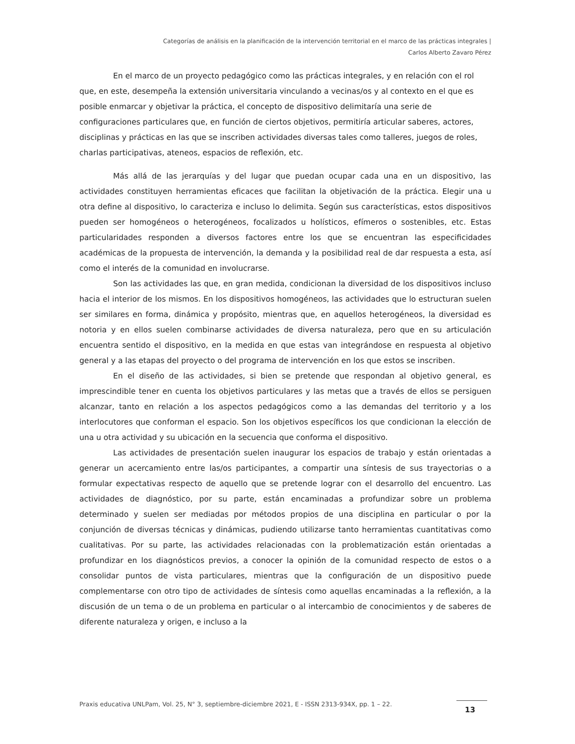Categorías de análisis en la planificación de la intervención territorial en el marco de las prácticas integrales |
Carlos Alberto Zavaro Pérez
En el marco de un proyecto pedagógico como las prácticas integrales, y en relación con el rol que, en este, desempeña la extensión universitaria vinculando a vecinas/os y al contexto en el que es posible enmarcar y objetivar la práctica, el concepto de dispositivo delimitaría una serie de configuraciones particulares que, en función de ciertos objetivos, permitiría articular saberes, actores, disciplinas y prácticas en las que se inscriben actividades diversas tales como talleres, juegos de roles, charlas participativas, ateneos, espacios de reflexión, etc.
Más allá de las jerarquías y del lugar que puedan ocupar cada una en un dispositivo, las actividades constituyen herramientas eficaces que facilitan la objetivación de la práctica. Elegir una u otra define al dispositivo, lo caracteriza e incluso lo delimita. Según sus características, estos dispositivos pueden ser homogéneos o heterogéneos, focalizados u holísticos, efímeros o sostenibles, etc. Estas particularidades responden a diversos factores entre los que se encuentran las especificidades académicas de la propuesta de intervención, la demanda y la posibilidad real de dar respuesta a esta, así como el interés de la comunidad en involucrarse.
Son las actividades las que, en gran medida, condicionan la diversidad de los dispositivos incluso hacia el interior de los mismos. En los dispositivos homogéneos, las actividades que lo estructuran suelen ser similares en forma, dinámica y propósito, mientras que, en aquellos heterogéneos, la diversidad es notoria y en ellos suelen combinarse actividades de diversa naturaleza, pero que en su articulación encuentra sentido el dispositivo, en la medida en que estas van integrándose en respuesta al objetivo general y a las etapas del proyecto o del programa de intervención en los que estos se inscriben.
En el diseño de las actividades, si bien se pretende que respondan al objetivo general, es imprescindible tener en cuenta los objetivos particulares y las metas que a través de ellos se persiguen alcanzar, tanto en relación a los aspectos pedagógicos como a las demandas del territorio y a los interlocutores que conforman el espacio. Son los objetivos específicos los que condicionan la elección de una u otra actividad y su ubicación en la secuencia que conforma el dispositivo.
Las actividades de presentación suelen inaugurar los espacios de trabajo y están orientadas a generar un acercamiento entre las/os participantes, a compartir una síntesis de sus trayectorias o a formular expectativas respecto de aquello que se pretende lograr con el desarrollo del encuentro. Las actividades de diagnóstico, por su parte, están encaminadas a profundizar sobre un problema determinado y suelen ser mediadas por métodos propios de una disciplina en particular o por la conjunción de diversas técnicas y dinámicas, pudiendo utilizarse tanto herramientas cuantitativas como cualitativas. Por su parte, las actividades relacionadas con la problematización están orientadas a profundizar en los diagnósticos previos, a conocer la opinión de la comunidad respecto de estos o a consolidar puntos de vista particulares, mientras que la configuración de un dispositivo puede complementarse con otro tipo de actividades de síntesis como aquellas encaminadas a la reflexión, a la discusión de un tema o de un problema en particular o al intercambio de conocimientos y de saberes de diferente naturaleza y origen, e incluso a la
Praxis educativa UNLPam, Vol. 25, N° 3, septiembre-diciembre 2021, E - ISSN 2313-934X, pp. 1 – 22.
13